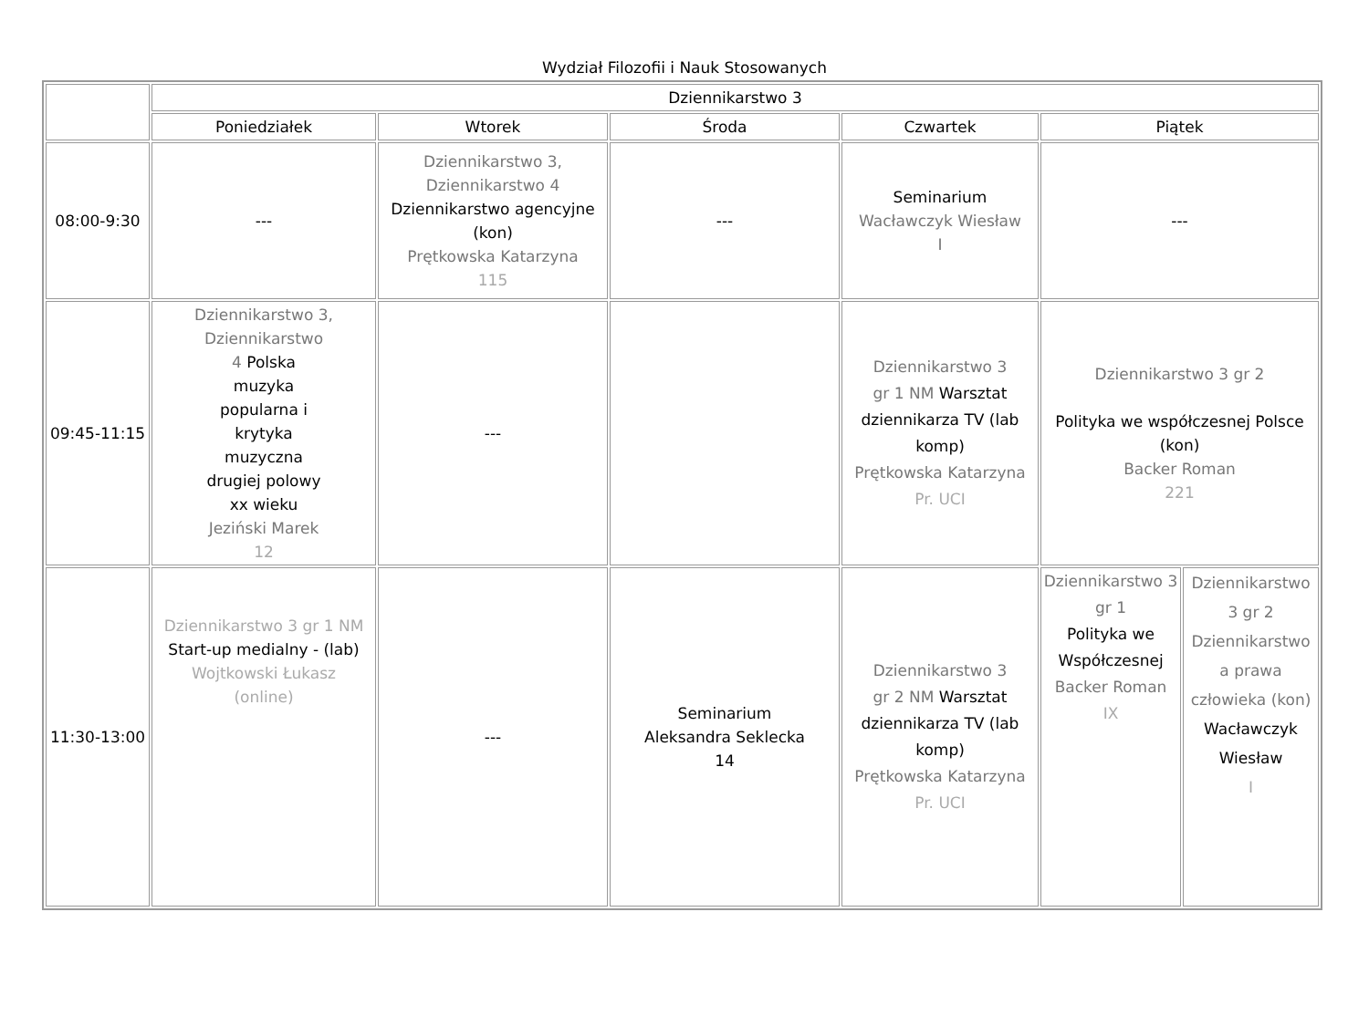Wydział Filozofii i Nauk Stosowanych
| | Dziennikarstwo 3 | | | | | |
| --- | --- | --- | --- | --- | --- | --- |
| | Poniedziałek | Wtorek | Środa | Czwartek | Piątek | |
| 08:00-9:30 | --- | Dziennikarstwo 3, Dziennikarstwo 4 Dziennikarstwo agencyjne (kon) Prętkowska Katarzyna 115 | --- | Seminarium Wacławczyk Wiesław I | --- | |
| 09:45-11:15 | Dziennikarstwo 3, Dziennikarstwo 4 Polska muzyka popularna i krytyka muzyczna drugiej polowy xx wieku Jeziński Marek 12 | --- | | Dziennikarstwo 3 gr 1 NM Warsztat dziennikarza TV (lab komp) Prętkowska Katarzyna Pr. UCI | Dziennikarstwo 3 gr 2 Polityka we współczesnej Polsce (kon) Backer Roman 221 | |
| 11:30-13:00 | Dziennikarstwo 3 gr 1 NM Start-up medialny - (lab) Wojtkowski Łukasz (online) | --- | Seminarium Aleksandra Seklecka 14 | Dziennikarstwo 3 gr 2 NM Warsztat dziennikarza TV (lab komp) Prętkowska Katarzyna Pr. UCI | Dziennikarstwo 3 gr 1 Polityka we Współczesnej Backer Roman IX | Dziennikarstwo 3 gr 2 Dziennikarstwo a prawa człowieka (kon) Wacławczyk Wiesław I |